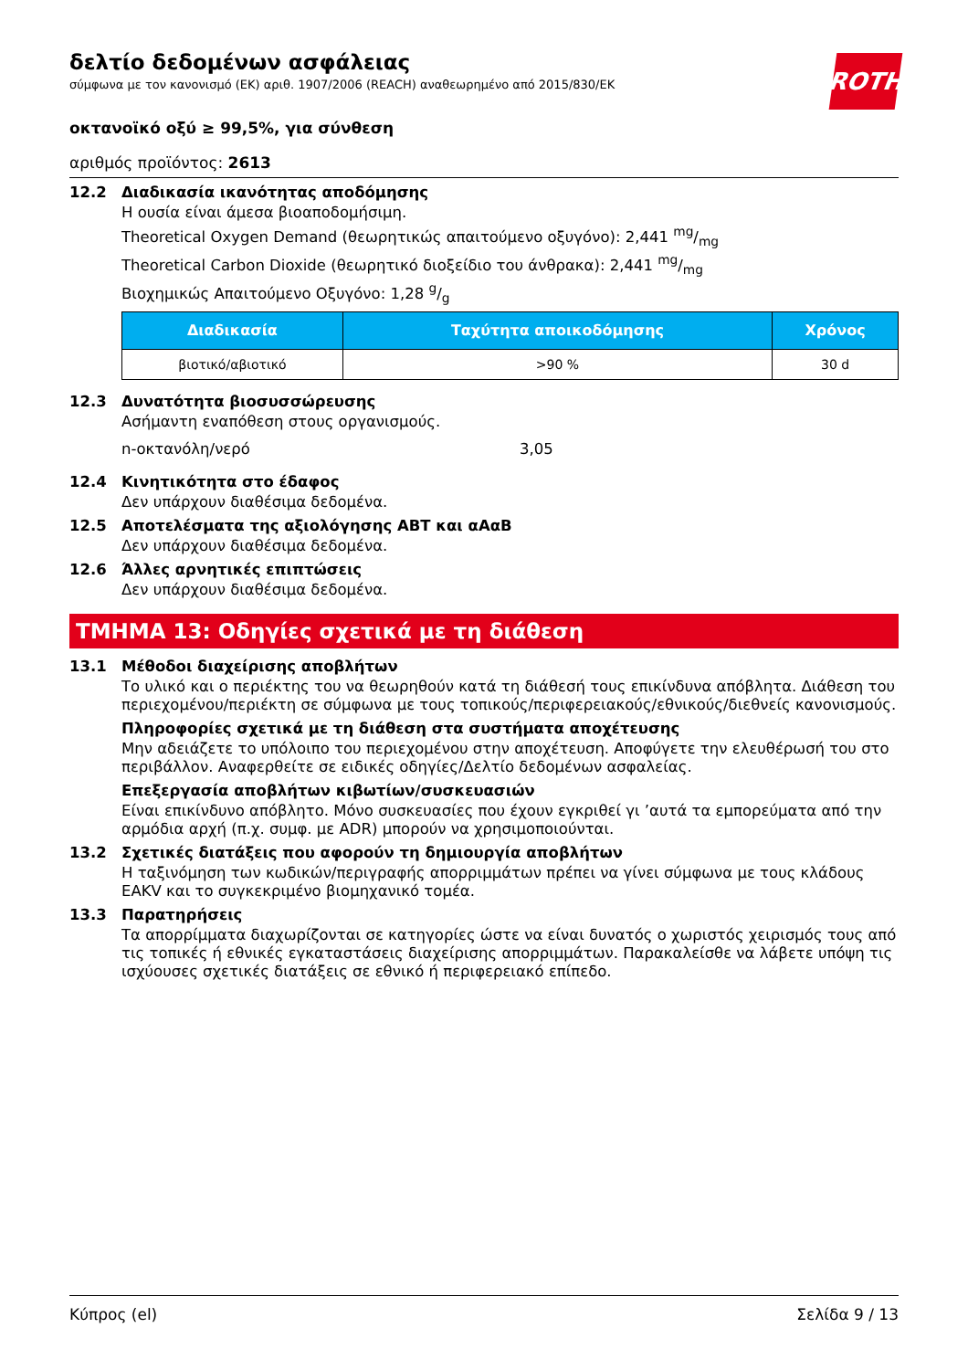ROTH
δελτίο δεδομένων ασφάλειας
σύμφωνα με τον κανονισμό (ΕΚ) αριθ. 1907/2006 (REACH) αναθεωρημένο από 2015/830/ΕΚ
οκτανοϊκό οξύ ≥ 99,5%, για σύνθεση
αριθμός προϊόντος: 2613
12.2 Διαδικασία ικανότητας αποδόμησης
Η ουσία είναι άμεσα βιοαποδομήσιμη.
Theoretical Oxygen Demand (θεωρητικώς απαιτούμενο οξυγόνο): 2,441 mg/mg
Theoretical Carbon Dioxide (θεωρητικό διοξείδιο του άνθρακα): 2,441 mg/mg
Βιοχημικώς Απαιτούμενο Οξυγόνο: 1,28 g/g
| Διαδικασία | Ταχύτητα αποικοδόμησης | Χρόνος |
| --- | --- | --- |
| βιοτικό/αβιοτικό | >90 % | 30 d |
12.3 Δυνατότητα βιοσυσσώρευσης
Ασήμαντη εναπόθεση στους οργανισμούς.
n-οκτανόλη/νερό 3,05
12.4 Κινητικότητα στο έδαφος
Δεν υπάρχουν διαθέσιμα δεδομένα.
12.5 Αποτελέσματα της αξιολόγησης ΑΒΤ και αΑαΒ
Δεν υπάρχουν διαθέσιμα δεδομένα.
12.6 Άλλες αρνητικές επιπτώσεις
Δεν υπάρχουν διαθέσιμα δεδομένα.
ΤΜΗΜΑ 13: Οδηγίες σχετικά με τη διάθεση
13.1 Μέθοδοι διαχείρισης αποβλήτων
Το υλικό και ο περιέκτης του να θεωρηθούν κατά τη διάθεσή τους επικίνδυνα απόβλητα. Διάθεση του περιεχομένου/περιέκτη σε σύμφωνα με τους τοπικούς/περιφερειακούς/εθνικούς/διεθνείς κανονισμούς.
Πληροφορίες σχετικά με τη διάθεση στα συστήματα αποχέτευσης
Μην αδειάζετε το υπόλοιπο του περιεχομένου στην αποχέτευση. Αποφύγετε την ελευθέρωσή του στο περιβάλλον. Αναφερθείτε σε ειδικές οδηγίες/Δελτίο δεδομένων ασφαλείας.
Επεξεργασία αποβλήτων κιβωτίων/συσκευασιών
Είναι επικίνδυνο απόβλητο. Μόνο συσκευασίες που έχουν εγκριθεί γι ’αυτά τα εμπορεύματα από την αρμόδια αρχή (π.χ. συμφ. με ADR) μπορούν να χρησιμοποιούνται.
13.2 Σχετικές διατάξεις που αφορούν τη δημιουργία αποβλήτων
Η ταξινόμηση των κωδικών/περιγραφής απορριμμάτων πρέπει να γίνει σύμφωνα με τους κλάδους EAKV και το συγκεκριμένο βιομηχανικό τομέα.
13.3 Παρατηρήσεις
Τα απορρίμματα διαχωρίζονται σε κατηγορίες ώστε να είναι δυνατός ο χωριστός χειρισμός τους από τις τοπικές ή εθνικές εγκαταστάσεις διαχείρισης απορριμμάτων. Παρακαλείσθε να λάβετε υπόψη τις ισχύουσες σχετικές διατάξεις σε εθνικό ή περιφερειακό επίπεδο.
Κύπρος (el) Σελίδα 9 / 13